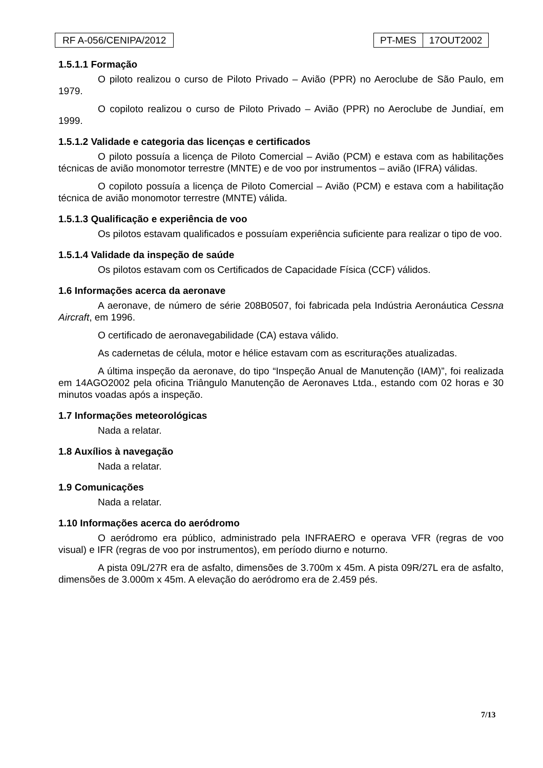RF A-056/CENIPA/2012 PT-MES 17OUT2002
1.5.1.1 Formação
O piloto realizou o curso de Piloto Privado – Avião (PPR) no Aeroclube de São Paulo, em 1979.
O copiloto realizou o curso de Piloto Privado – Avião (PPR) no Aeroclube de Jundiaí, em 1999.
1.5.1.2 Validade e categoria das licenças e certificados
O piloto possuía a licença de Piloto Comercial – Avião (PCM) e estava com as habilitações técnicas de avião monomotor terrestre (MNTE) e de voo por instrumentos – avião (IFRA) válidas.
O copiloto possuía a licença de Piloto Comercial – Avião (PCM) e estava com a habilitação técnica de avião monomotor terrestre (MNTE) válida.
1.5.1.3 Qualificação e experiência de voo
Os pilotos estavam qualificados e possuíam experiência suficiente para realizar o tipo de voo.
1.5.1.4 Validade da inspeção de saúde
Os pilotos estavam com os Certificados de Capacidade Física (CCF) válidos.
1.6 Informações acerca da aeronave
A aeronave, de número de série 208B0507, foi fabricada pela Indústria Aeronáutica Cessna Aircraft, em 1996.
O certificado de aeronavegabilidade (CA) estava válido.
As cadernetas de célula, motor e hélice estavam com as escriturações atualizadas.
A última inspeção da aeronave, do tipo “Inspeção Anual de Manutenção (IAM)”, foi realizada em 14AGO2002 pela oficina Triângulo Manutenção de Aeronaves Ltda., estando com 02 horas e 30 minutos voadas após a inspeção.
1.7 Informações meteorológicas
Nada a relatar.
1.8 Auxílios à navegação
Nada a relatar.
1.9 Comunicações
Nada a relatar.
1.10 Informações acerca do aeródromo
O aeródromo era público, administrado pela INFRAERO e operava VFR (regras de voo visual) e IFR (regras de voo por instrumentos), em período diurno e noturno.
A pista 09L/27R era de asfalto, dimensões de 3.700m x 45m. A pista 09R/27L era de asfalto, dimensões de 3.000m x 45m. A elevação do aeródromo era de 2.459 pés.
7/13